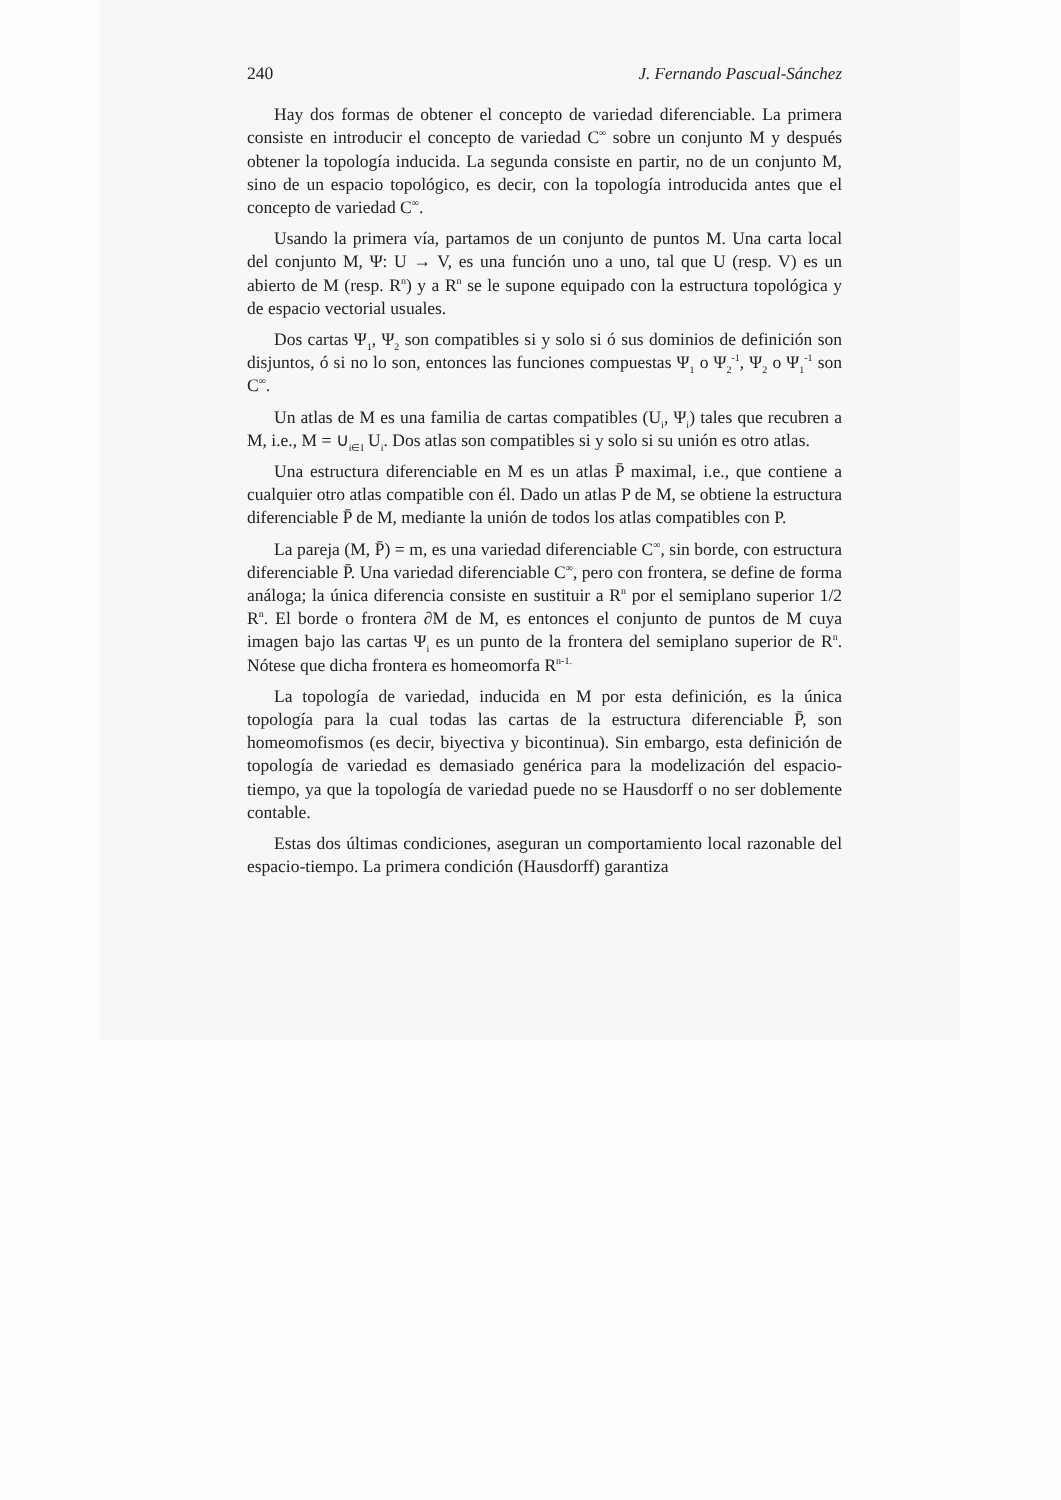240 J. Fernando Pascual-Sánchez
Hay dos formas de obtener el concepto de variedad diferenciable. La primera consiste en introducir el concepto de variedad C<sup>∞</sup> sobre un conjunto M y después obtener la topología inducida. La segunda consiste en partir, no de un conjunto M, sino de un espacio topológico, es decir, con la topología introducida antes que el concepto de variedad C<sup>∞</sup>.
Usando la primera vía, partamos de un conjunto de puntos M. Una carta local del conjunto M, Ψ: U → V, es una función uno a uno, tal que U (resp. V) es un abierto de M (resp. R<sup>n</sup>) y a R<sup>n</sup> se le supone equipado con la estructura topológica y de espacio vectorial usuales.
Dos cartas Ψ<sub>1</sub>, Ψ<sub>2</sub> son compatibles si y solo si ó sus dominios de definición son disjuntos, ó si no lo son, entonces las funciones compuestas Ψ<sub>1</sub> o Ψ<sub>2</sub><sup>-1</sup>, Ψ<sub>2</sub> o Ψ<sub>1</sub><sup>-1</sup> son C<sup>∞</sup>.
Un atlas de M es una familia de cartas compatibles (U<sub>i</sub>, Ψ<sub>i</sub>) tales que recubren a M, i.e., M = ∪<sub>i∈I</sub> U<sub>i</sub>. Dos atlas son compatibles si y solo si su unión es otro atlas.
Una estructura diferenciable en M es un atlas P̄ maximal, i.e., que contiene a cualquier otro atlas compatible con él. Dado un atlas P de M, se obtiene la estructura diferenciable P̄ de M, mediante la unión de todos los atlas compatibles con P.
La pareja (M, P̄) = m, es una variedad diferenciable C<sup>∞</sup>, sin borde, con estructura diferenciable P̄. Una variedad diferenciable C<sup>∞</sup>, pero con frontera, se define de forma análoga; la única diferencia consiste en sustituir a R<sup>n</sup> por el semiplano superior 1/2 R<sup>n</sup>. El borde o frontera ∂M de M, es entonces el conjunto de puntos de M cuya imagen bajo las cartas Ψ<sub>i</sub> es un punto de la frontera del semiplano superior de R<sup>n</sup>. Nótese que dicha frontera es homeomorfa R<sup>n-1.</sup>
La topología de variedad, inducida en M por esta definición, es la única topología para la cual todas las cartas de la estructura diferenciable P̄, son homeomofismos (es decir, biyectiva y bicontinua). Sin embargo, esta definición de topología de variedad es demasiado genérica para la modelización del espacio-tiempo, ya que la topología de variedad puede no se Hausdorff o no ser doblemente contable.
Estas dos últimas condiciones, aseguran un comportamiento local razonable del espacio-tiempo. La primera condición (Hausdorff) garantiza